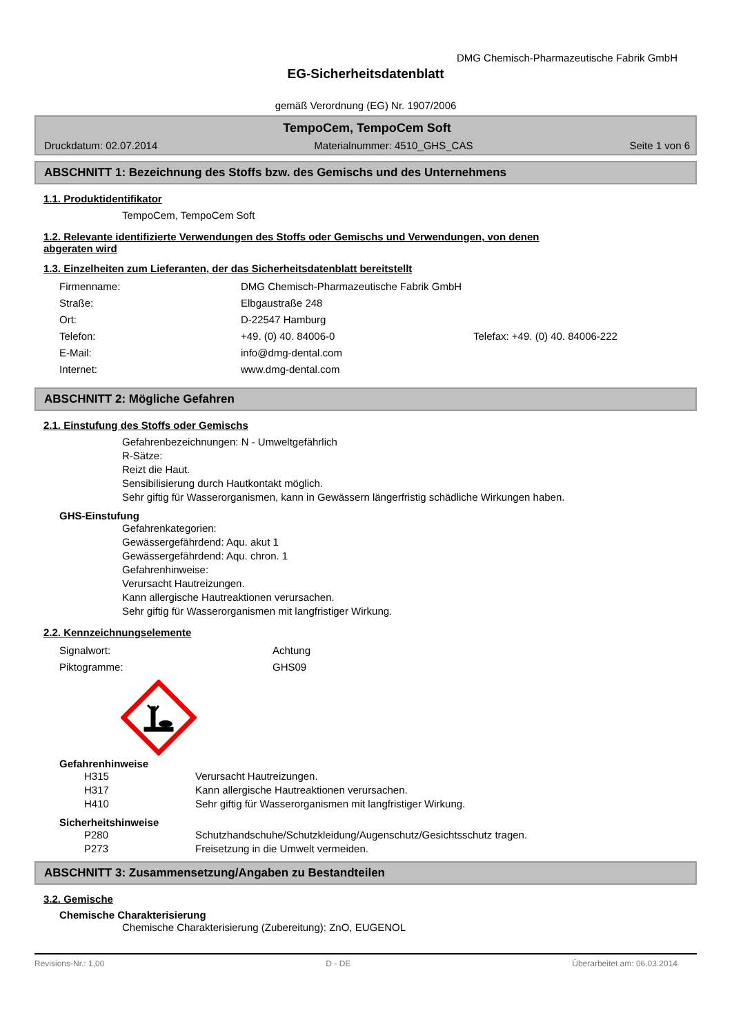DMG Chemisch-Pharmazeutische Fabrik GmbH
EG-Sicherheitsdatenblatt
gemäß Verordnung (EG) Nr. 1907/2006
TempoCem, TempoCem Soft
Druckdatum: 02.07.2014 Materialnummer: 4510_GHS_CAS Seite 1 von 6
ABSCHNITT 1: Bezeichnung des Stoffs bzw. des Gemischs und des Unternehmens
1.1. Produktidentifikator
TempoCem, TempoCem Soft
1.2. Relevante identifizierte Verwendungen des Stoffs oder Gemischs und Verwendungen, von denen
abgeraten wird
1.3. Einzelheiten zum Lieferanten, der das Sicherheitsdatenblatt bereitstellt
Firmenname: DMG Chemisch-Pharmazeutische Fabrik GmbH
Straße: Elbgaustraße 248
Ort: D-22547 Hamburg
Telefon: +49. (0) 40. 84006-0 Telefax: +49. (0) 40. 84006-222
E-Mail: info@dmg-dental.com
Internet: www.dmg-dental.com
ABSCHNITT 2: Mögliche Gefahren
2.1. Einstufung des Stoffs oder Gemischs
Gefahrenbezeichnungen: N - Umweltgefährlich
R-Sätze:
Reizt die Haut.
Sensibilisierung durch Hautkontakt möglich.
Sehr giftig für Wasserorganismen, kann in Gewässern längerfristig schädliche Wirkungen haben.
GHS-Einstufung
Gefahrenkategorien:
Gewässergefährdend: Aqu. akut 1
Gewässergefährdend: Aqu. chron. 1
Gefahrenhinweise:
Verursacht Hautreizungen.
Kann allergische Hautreaktionen verursachen.
Sehr giftig für Wasserorganismen mit langfristiger Wirkung.
2.2. Kennzeichnungselemente
Signalwort: Achtung
Piktogramme: GHS09
Gefahrenhinweise
H315 Verursacht Hautreizungen.
H317 Kann allergische Hautreaktionen verursachen.
H410 Sehr giftig für Wasserorganismen mit langfristiger Wirkung.
Sicherheitshinweise
P280 Schutzhandschuhe/Schutzkleidung/Augenschutz/Gesichtsschutz tragen.
P273 Freisetzung in die Umwelt vermeiden.
ABSCHNITT 3: Zusammensetzung/Angaben zu Bestandteilen
3.2. Gemische
Chemische Charakterisierung
Chemische Charakterisierung (Zubereitung): ZnO, EUGENOL
Revisions-Nr.: 1,00 D - DE Überarbeitet am: 06.03.2014